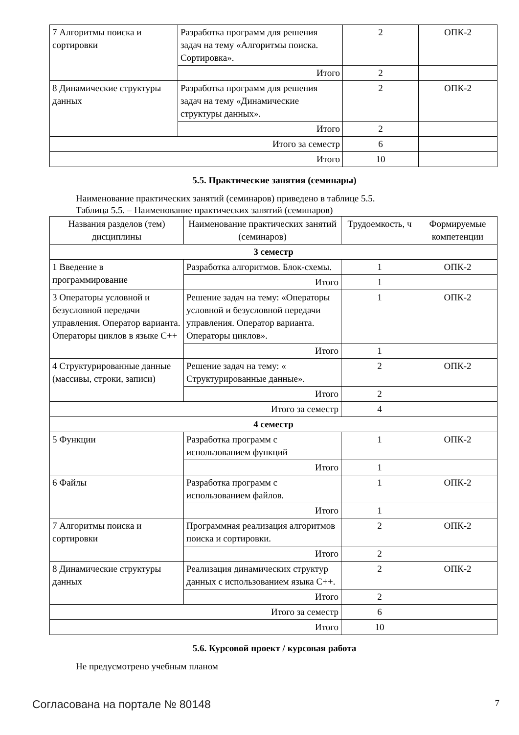| 7 Алгоритмы поиска и сортировки | Разработка программ для решения задач на тему «Алгоритмы поиска. Сортировка». | 2 | ОПК-2 |
| | Итого | 2 | |
| 8 Динамические структуры данных | Разработка программ для решения задач на тему «Динамические структуры данных». | 2 | ОПК-2 |
| | Итого | 2 | |
| Итого за семестр | | 6 | |
| Итого | | 10 | |
5.5. Практические занятия (семинары)
Наименование практических занятий (семинаров) приведено в таблице 5.5.
Таблица 5.5. – Наименование практических занятий (семинаров)
| Названия разделов (тем) дисциплины | Наименование практических занятий (семинаров) | Трудоемкость, ч | Формируемые компетенции |
| --- | --- | --- | --- |
| 3 семестр | | | |
| 1 Введение в программирование | Разработка алгоритмов. Блок-схемы. | 1 | ОПК-2 |
| | Итого | 1 | |
| 3 Операторы условной и безусловной передачи управления. Оператор варианта. Операторы циклов в языке С++ | Решение задач на тему: «Операторы условной и безусловной передачи управления. Оператор варианта. Операторы циклов». | 1 | ОПК-2 |
| | Итого | 1 | |
| 4 Структурированные данные (массивы, строки, записи) | Решение задач на тему: « Структурированные данные». | 2 | ОПК-2 |
| | Итого | 2 | |
| Итого за семестр | | 4 | |
| 4 семестр | | | |
| 5 Функции | Разработка программ с использованием функций | 1 | ОПК-2 |
| | Итого | 1 | |
| 6 Файлы | Разработка программ с использованием файлов. | 1 | ОПК-2 |
| | Итого | 1 | |
| 7 Алгоритмы поиска и сортировки | Программная реализация алгоритмов поиска и сортировки. | 2 | ОПК-2 |
| | Итого | 2 | |
| 8 Динамические структуры данных | Реализация динамических структур данных с использованием языка С++. | 2 | ОПК-2 |
| | Итого | 2 | |
| Итого за семестр | | 6 | |
| Итого | | 10 | |
5.6. Курсовой проект / курсовая работа
Не предусмотрено учебным планом
Согласована на портале № 80148 7